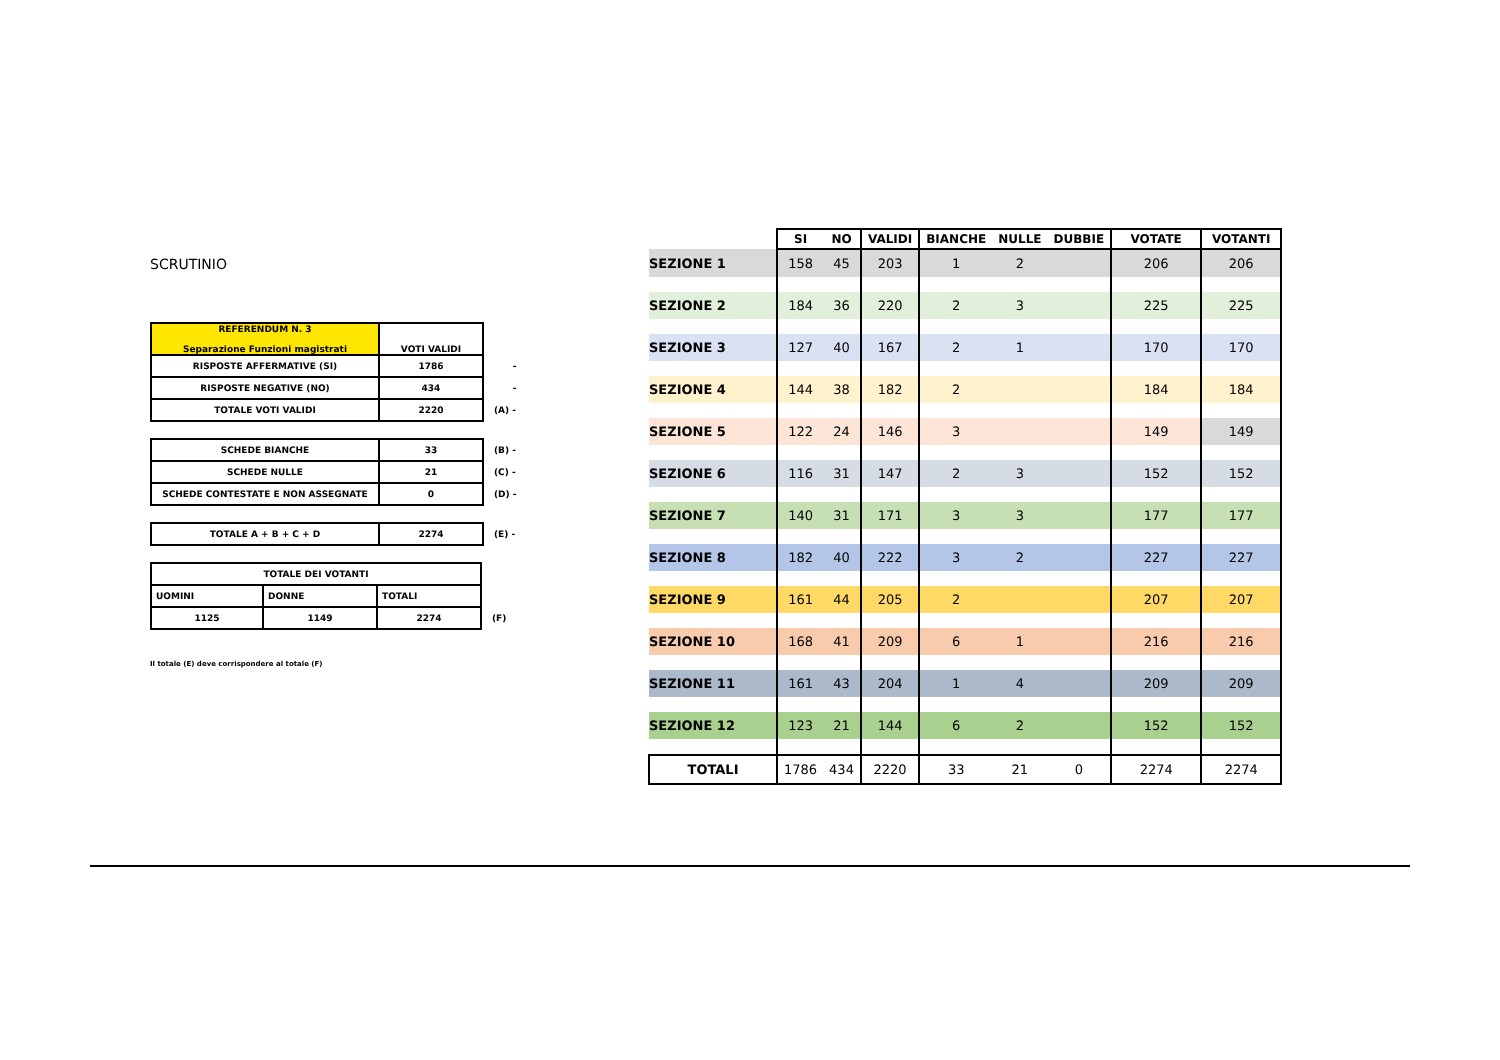SCRUTINIO
| REFERENDUM N. 3 Separazione Funzioni magistrati | VOTI VALIDI | |
| RISPOSTE AFFERMATIVE (SI) | 1786 | - |
| RISPOSTE NEGATIVE (NO) | 434 | - |
| TOTALE VOTI VALIDI | 2220 | (A) - |
| SCHEDE BIANCHE | 33 | (B) - |
| SCHEDE NULLE | 21 | (C) - |
| SCHEDE CONTESTATE E NON ASSEGNATE | 0 | (D) - |
| TOTALE A + B + C + D | 2274 | (E) - |
| TOTALE DEI VOTANTI | | | |
| UOMINI | DONNE | TOTALI | |
| 1125 | 1149 | 2274 | (F) |
Il totale (E) deve corrispondere al totale (F)
| | SI | NO | VALIDI | BIANCHE | NULLE | DUBBIE | VOTATE | VOTANTI |
| --- | --- | --- | --- | --- | --- | --- | --- | --- |
| SEZIONE 1 | 158 | 45 | 203 | 1 | 2 | | 206 | 206 |
| SEZIONE 2 | 184 | 36 | 220 | 2 | 3 | | 225 | 225 |
| SEZIONE 3 | 127 | 40 | 167 | 2 | 1 | | 170 | 170 |
| SEZIONE 4 | 144 | 38 | 182 | 2 | | | 184 | 184 |
| SEZIONE 5 | 122 | 24 | 146 | 3 | | | 149 | 149 |
| SEZIONE 6 | 116 | 31 | 147 | 2 | 3 | | 152 | 152 |
| SEZIONE 7 | 140 | 31 | 171 | 3 | 3 | | 177 | 177 |
| SEZIONE 8 | 182 | 40 | 222 | 3 | 2 | | 227 | 227 |
| SEZIONE 9 | 161 | 44 | 205 | 2 | | | 207 | 207 |
| SEZIONE 10 | 168 | 41 | 209 | 6 | 1 | | 216 | 216 |
| SEZIONE 11 | 161 | 43 | 204 | 1 | 4 | | 209 | 209 |
| SEZIONE 12 | 123 | 21 | 144 | 6 | 2 | | 152 | 152 |
| TOTALI | 1786 | 434 | 2220 | 33 | 21 | 0 | 2274 | 2274 |